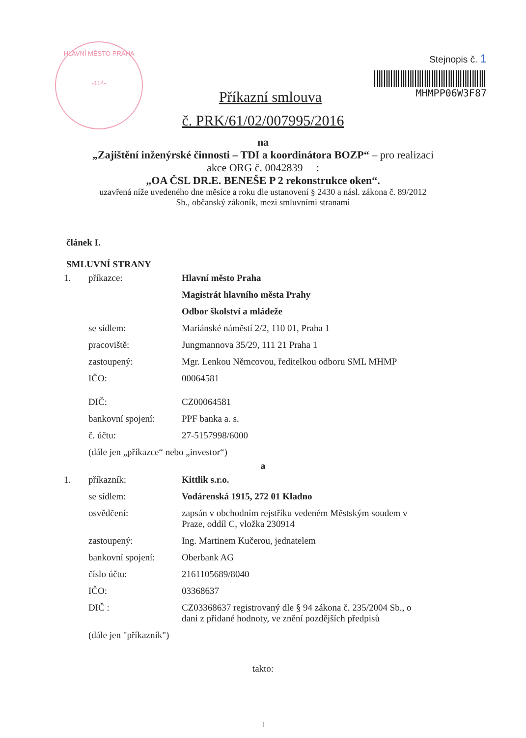HLAVNÍ MĚSTO PRAHA
-114-
Stejnopis č. 1
MHMPP06W3F87
Příkazní smlouva
č. PRK/61/02/007995/2016
na
„Zajištění inženýrské činnosti – TDI a koordinátora BOZP“ – pro realizaci
akce ORG č. 0042839 :
„OA ČSL DR.E. BENEŠE P 2 rekonstrukce oken“.
uzavřená níže uvedeného dne měsíce a roku dle ustanovení § 2430 a násl. zákona č. 89/2012
Sb., občanský zákoník, mezi smluvními stranami
článek I.
SMLUVNÍ STRANY
| 1. | příkazce: | Hlavní město Praha |
| | | Magistrát hlavního města Prahy |
| | | Odbor školství a mládeže |
| | se sídlem: | Mariánské náměstí 2/2, 110 01, Praha 1 |
| | pracoviště: | Jungmannova 35/29, 111 21 Praha 1 |
| | zastoupený: | Mgr. Lenkou Němcovou, ředitelkou odboru SML MHMP |
| | IČO: | 00064581 |
| | DIČ: | CZ00064581 |
| | bankovní spojení: | PPF banka a. s. |
| | č. účtu: | 27-5157998/6000 |
| | (dále jen „příkazce“ nebo „investor“) | |
a
| 1. | příkazník: | Kittlik s.r.o. |
| | se sídlem: | Vodárenská 1915, 272 01 Kladno |
| | osvědčení: | zapsán v obchodním rejstříku vedeném Městským soudem v Praze, oddíl C, vložka 230914 |
| | zastoupený: | Ing. Martinem Kučerou, jednatelem |
| | bankovní spojení: | Oberbank AG |
| | číslo účtu: | 2161105689/8040 |
| | IČO: | 03368637 |
| | DIČ : | CZ03368637 registrovaný dle § 94 zákona č. 235/2004 Sb., o dani z přidané hodnoty, ve znění pozdějších předpisů |
| | (dále jen "příkazník") | |
takto:
1